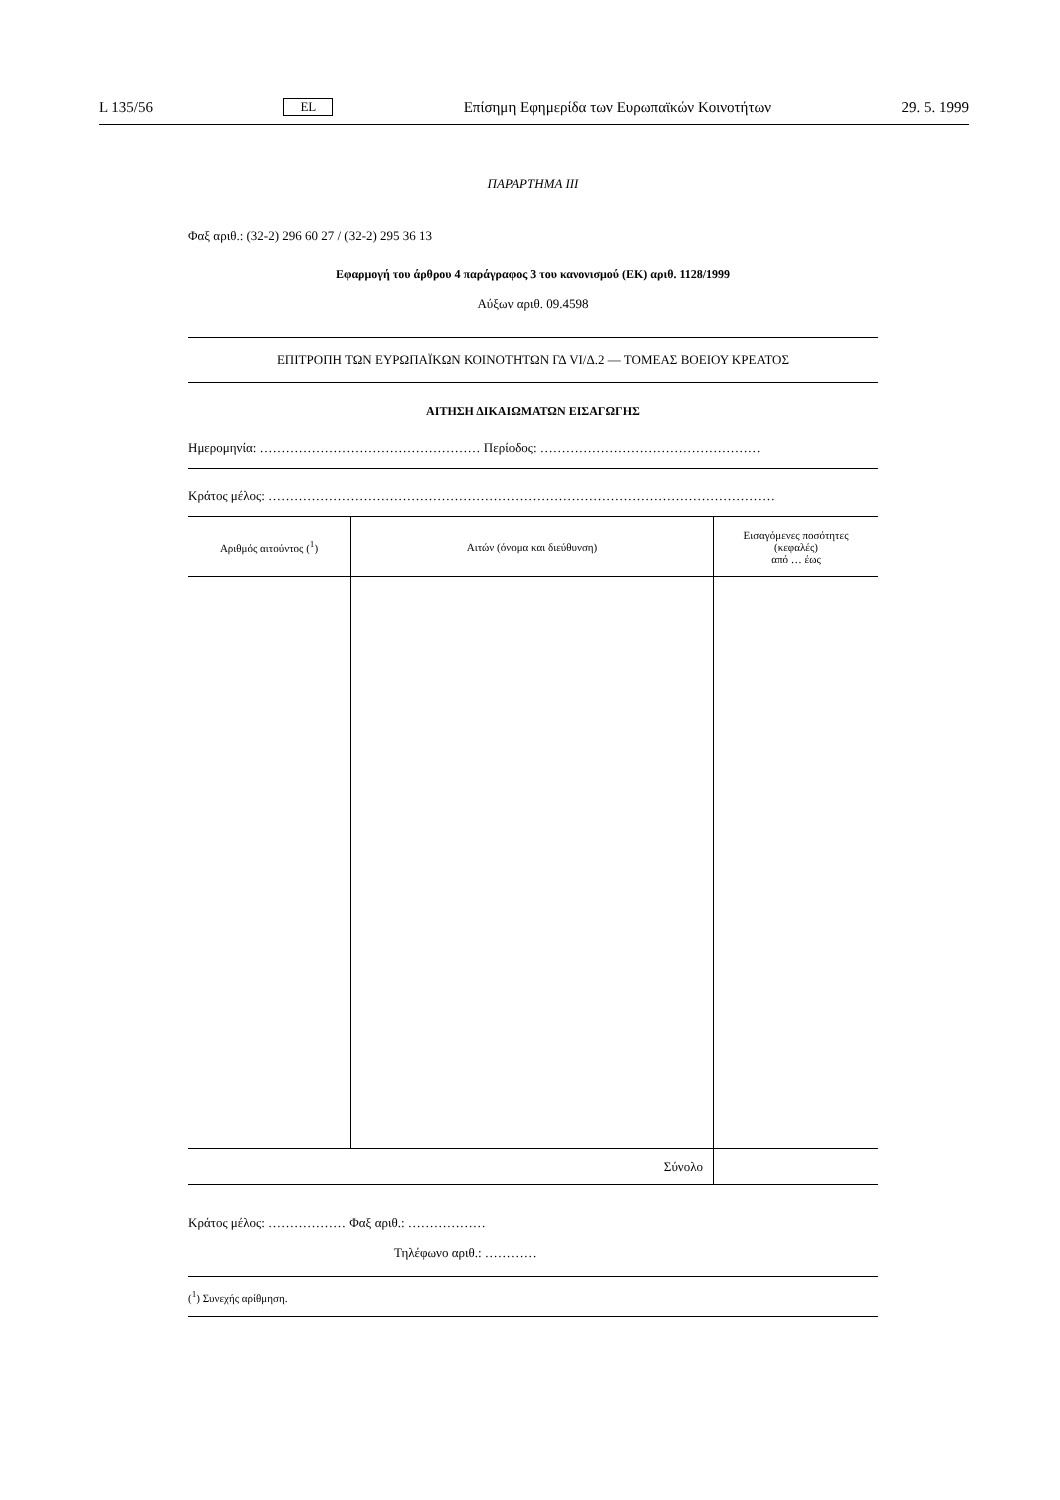L 135/56 EL Επίσημη Εφημερίδα των Ευρωπαϊκών Κοινοτήτων 29. 5. 1999
ΠΑΡΑΡΤΗΜΑ III
Φαξ αριθ.: (32-2) 296 60 27 / (32-2) 295 36 13
Εφαρμογή του άρθρου 4 παράγραφος 3 του κανονισμού (ΕΚ) αριθ. 1128/1999
Αύξων αριθ. 09.4598
ΕΠΙΤΡΟΠΗ ΤΩΝ ΕΥΡΩΠΑΪΚΩΝ ΚΟΙΝΟΤΗΤΩΝ ΓΔ VI/Δ.2 — ΤΟΜΕΑΣ ΒΟΕΙΟΥ ΚΡΕΑΤΟΣ
ΑΙΤΗΣΗ ΔΙΚΑΙΩΜΑΤΩΝ ΕΙΣΑΓΩΓΗΣ
Ημερομηνία: …………………………………………… Περίοδος: ……………………………………………
Κράτος μέλος: ………………………………………………………………………………………………………
| Αριθμός αιτούντος (<sup>1</sup>) | Αιτών (όνομα και διεύθυνση) | Εισαγόμενες ποσότητες (κεφαλές) από … έως |
| --- | --- | --- |
| Σύνολο | | |
Κράτος μέλος: ……………… Φαξ αριθ.: ………………
Τηλέφωνο αριθ.: …………
(<sup>1</sup>) Συνεχής αρίθμηση.